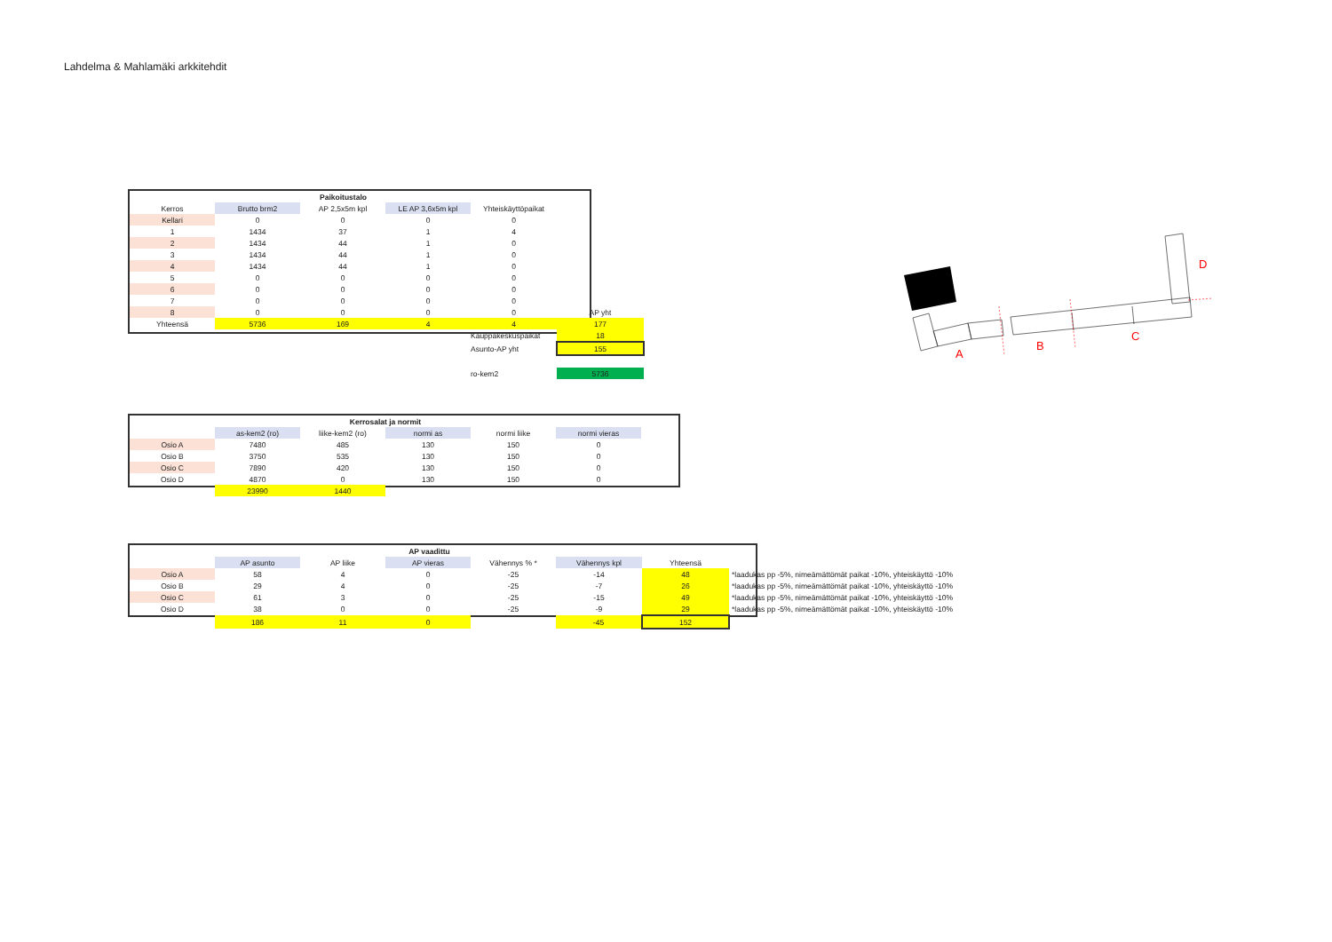Lahdelma & Mahlamäki arkkitehdit
| Paikoitustalo | | | | | |
| Kerros | Brutto brm2 | AP 2,5x5m kpl | LE AP 3,6x5m kpl | Yhteiskäyttöpaikat | |
| Kellari | 0 | 0 | 0 | 0 | |
| 1 | 1434 | 37 | 1 | 4 | |
| 2 | 1434 | 44 | 1 | 0 | |
| 3 | 1434 | 44 | 1 | 0 | |
| 4 | 1434 | 44 | 1 | 0 | |
| 5 | 0 | 0 | 0 | 0 | |
| 6 | 0 | 0 | 0 | 0 | |
| 7 | 0 | 0 | 0 | 0 | |
| 8 | 0 | 0 | 0 | 0 | AP yht |
| Yhteensä | 5736 | 169 | 4 | 4 | 177 |
| | | | | Kauppakeskuspaikat | 18 |
| | | | | Asunto-AP yht | 155 |
| | | | | ro-kem2 | 5736 |
| Kerrosalat ja normit | | | | | |
| --- | --- | --- | --- | --- | --- |
| | as-kem2 (ro) | liike-kem2 (ro) | normi as | normi liike | normi vieras |
| Osio A | 7480 | 485 | 130 | 150 | 0 |
| Osio B | 3750 | 535 | 130 | 150 | 0 |
| Osio C | 7890 | 420 | 130 | 150 | 0 |
| Osio D | 4870 | 0 | 130 | 150 | 0 |
| | 23990 | 1440 | | | |
| AP vaadittu | | | | | | | |
| | AP asunto | AP liike | AP vieras | Vähennys % * | Vähennys kpl | Yhteensä | |
| Osio A | 58 | 4 | 0 | -25 | -14 | 48 | *laadukas pp -5%, nimeämättömät paikat -10%, yhteiskäyttö -10% |
| Osio B | 29 | 4 | 0 | -25 | -7 | 26 | *laadukas pp -5%, nimeämättömät paikat -10%, yhteiskäyttö -10% |
| Osio C | 61 | 3 | 0 | -25 | -15 | 49 | *laadukas pp -5%, nimeämättömät paikat -10%, yhteiskäyttö -10% |
| Osio D | 38 | 0 | 0 | -25 | -9 | 29 | *laadukas pp -5%, nimeämättömät paikat -10%, yhteiskäyttö -10% |
| | 186 | 11 | 0 | | -45 | 152 | |
A
B
C
D